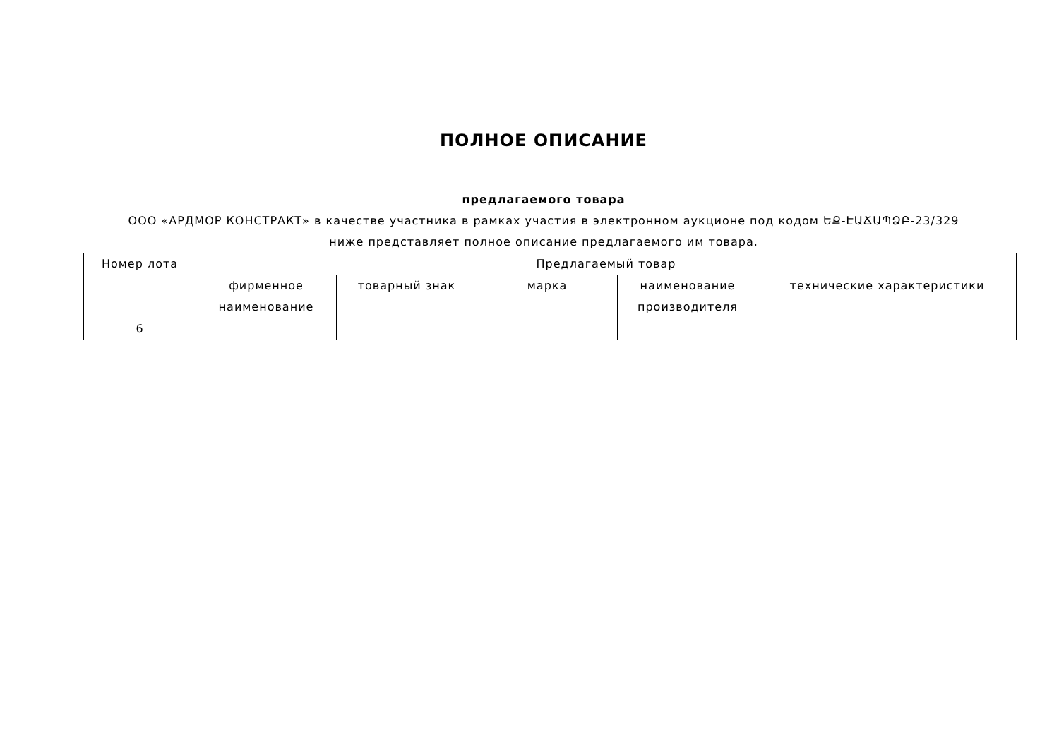ПОЛНОЕ ОПИСАНИЕ
предлагаемого товара
ООО «АРДМОР КОНСТРАКТ» в качестве участника в рамках участия в электронном аукционе под кодом ԵՔ-ԷԱՃԱՊՁԲ-23/329
ниже представляет полное описание предлагаемого им товара.
| Номер лота | Предлагаемый товар | | | | |
| --- | --- | --- | --- | --- | --- |
| | фирменное наименование | товарный знак | марка | наименование производителя | технические характеристики |
| 6 | | | | | |